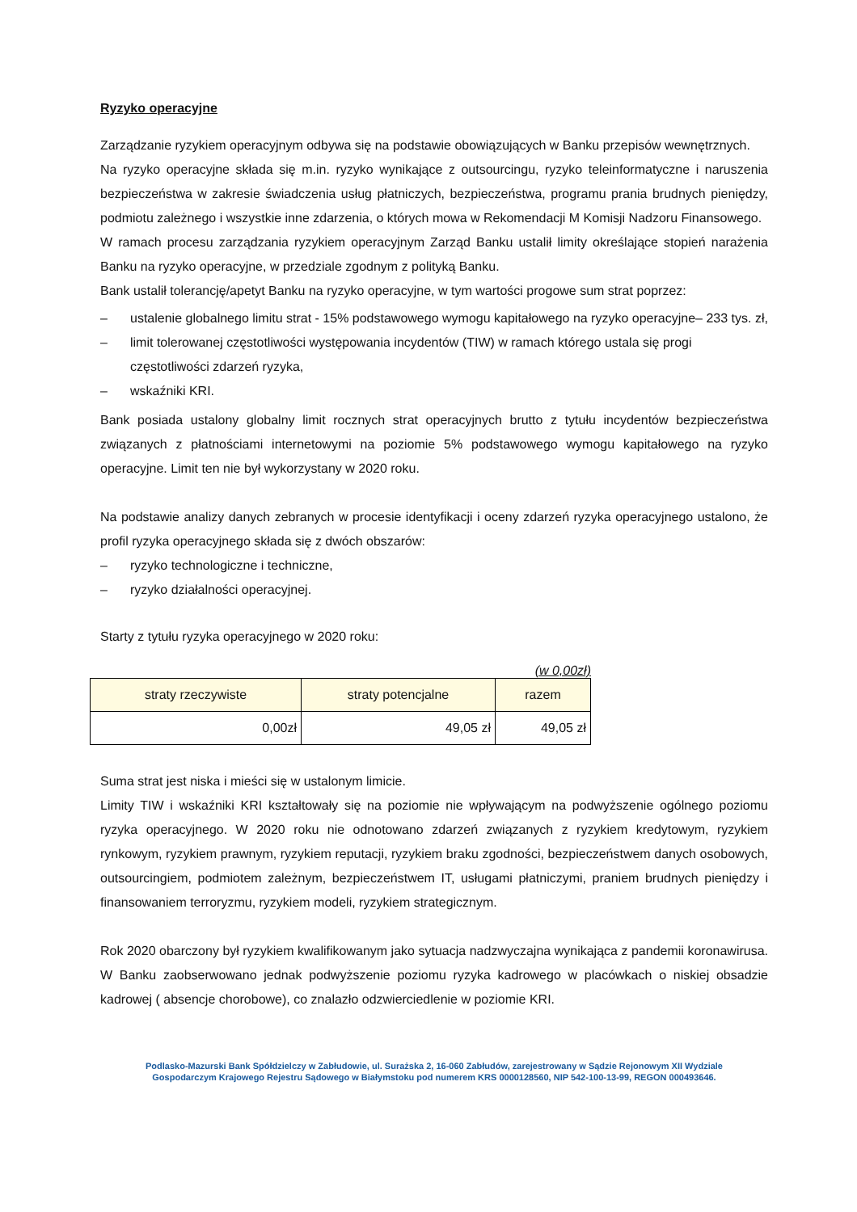Ryzyko operacyjne
Zarządzanie ryzykiem operacyjnym odbywa się na podstawie obowiązujących w Banku przepisów wewnętrznych.
Na ryzyko operacyjne składa się m.in. ryzyko wynikające z outsourcingu, ryzyko teleinformatyczne i naruszenia bezpieczeństwa w zakresie świadczenia usług płatniczych, bezpieczeństwa, programu prania brudnych pieniędzy, podmiotu zależnego i wszystkie inne zdarzenia, o których mowa w Rekomendacji M Komisji Nadzoru Finansowego.
W ramach procesu zarządzania ryzykiem operacyjnym Zarząd Banku ustalił limity określające stopień narażenia Banku na ryzyko operacyjne, w przedziale zgodnym z polityką Banku.
Bank ustalił tolerancję/apetyt Banku na ryzyko operacyjne, w tym wartości progowe sum strat poprzez:
– ustalenie globalnego limitu strat - 15% podstawowego wymogu kapitałowego na ryzyko operacyjne– 233 tys. zł,
– limit tolerowanej częstotliwości występowania incydentów (TIW) w ramach którego ustala się progi częstotliwości zdarzeń ryzyka,
– wskaźniki KRI.
Bank posiada ustalony globalny limit rocznych strat operacyjnych brutto z tytułu incydentów bezpieczeństwa związanych z płatnościami internetowymi na poziomie 5% podstawowego wymogu kapitałowego na ryzyko operacyjne. Limit ten nie był wykorzystany w 2020 roku.
Na podstawie analizy danych zebranych w procesie identyfikacji i oceny zdarzeń ryzyka operacyjnego ustalono, że profil ryzyka operacyjnego składa się z dwóch obszarów:
– ryzyko technologiczne i techniczne,
– ryzyko działalności operacyjnej.
Starty z tytułu ryzyka operacyjnego w 2020 roku:
(w 0,00zł)
| straty rzeczywiste | straty potencjalne | razem |
| --- | --- | --- |
| 0,00zł | 49,05 zł | 49,05 zł |
Suma strat jest niska i mieści się w ustalonym limicie.
Limity TIW i wskaźniki KRI kształtowały się na poziomie nie wpływającym na podwyższenie ogólnego poziomu ryzyka operacyjnego. W 2020 roku nie odnotowano zdarzeń związanych z ryzykiem kredytowym, ryzykiem rynkowym, ryzykiem prawnym, ryzykiem reputacji, ryzykiem braku zgodności, bezpieczeństwem danych osobowych, outsourcingiem, podmiotem zależnym, bezpieczeństwem IT, usługami płatniczymi, praniem brudnych pieniędzy i finansowaniem terroryzmu, ryzykiem modeli, ryzykiem strategicznym.
Rok 2020 obarczony był ryzykiem kwalifikowanym jako sytuacja nadzwyczajna wynikająca z pandemii koronawirusa. W Banku zaobserwowano jednak podwyższenie poziomu ryzyka kadrowego w placówkach o niskiej obsadzie kadrowej ( absencje chorobowe), co znalazło odzwierciedlenie w poziomie KRI.
Podlasko-Mazurski Bank Spółdzielczy w Zabłudowie, ul. Surażska 2, 16-060 Zabłudów, zarejestrowany w Sądzie Rejonowym XII Wydziale
Gospodarczym Krajowego Rejestru Sądowego w Białymstoku pod numerem KRS 0000128560, NIP 542-100-13-99, REGON 000493646.